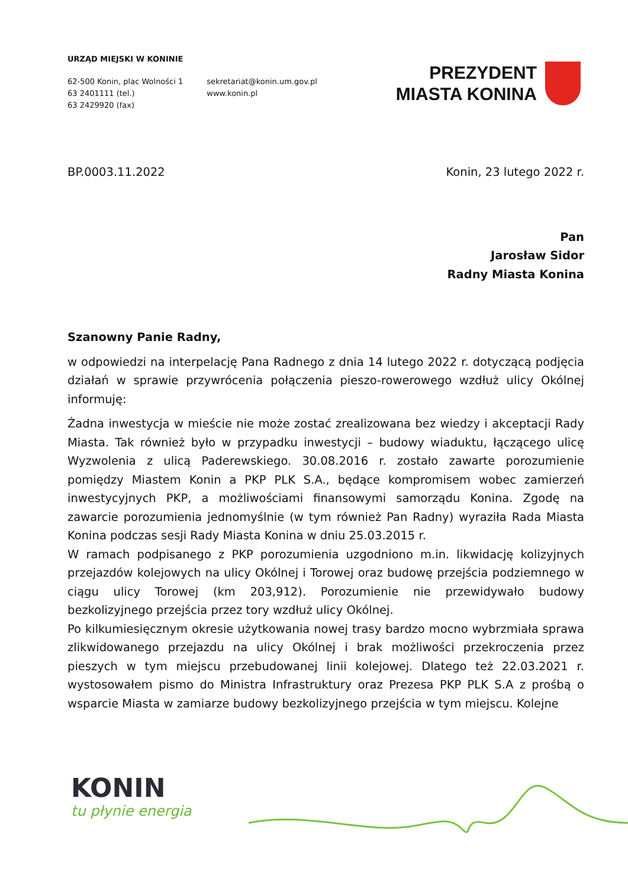URZĄD MIEJSKI W KONINIE
62-500 Konin, plac Wolności 1
63 2401111 (tel.)
63 2429920 (fax)
sekretariat@konin.um.gov.pl
www.konin.pl
PREZYDENT
MIASTA KONINA
BP.0003.11.2022 Konin, 23 lutego 2022 r.
Pan
Jarosław Sidor
Radny Miasta Konina
Szanowny Panie Radny,
w odpowiedzi na interpelację Pana Radnego z dnia 14 lutego 2022 r. dotyczącą podjęcia działań w sprawie przywrócenia połączenia pieszo-rowerowego wzdłuż ulicy Okólnej informuję:
Żadna inwestycja w mieście nie może zostać zrealizowana bez wiedzy i akceptacji Rady Miasta. Tak również było w przypadku inwestycji – budowy wiaduktu, łączącego ulicę Wyzwolenia z ulicą Paderewskiego. 30.08.2016 r. zostało zawarte porozumienie pomiędzy Miastem Konin a PKP PLK S.A., będące kompromisem wobec zamierzeń inwestycyjnych PKP, a możliwościami finansowymi samorządu Konina. Zgodę na zawarcie porozumienia jednomyślnie (w tym również Pan Radny) wyraziła Rada Miasta Konina podczas sesji Rady Miasta Konina w dniu 25.03.2015 r.
W ramach podpisanego z PKP porozumienia uzgodniono m.in. likwidację kolizyjnych przejazdów kolejowych na ulicy Okólnej i Torowej oraz budowę przejścia podziemnego w ciągu ulicy Torowej (km 203,912). Porozumienie nie przewidywało budowy bezkolizyjnego przejścia przez tory wzdłuż ulicy Okólnej.
Po kilkumiesięcznym okresie użytkowania nowej trasy bardzo mocno wybrzmiała sprawa zlikwidowanego przejazdu na ulicy Okólnej i brak możliwości przekroczenia przez pieszych w tym miejscu przebudowanej linii kolejowej. Dlatego też 22.03.2021 r. wystosowałem pismo do Ministra Infrastruktury oraz Prezesa PKP PLK S.A z prośbą o wsparcie Miasta w zamiarze budowy bezkolizyjnego przejścia w tym miejscu. Kolejne
KONIN
tu płynie energia